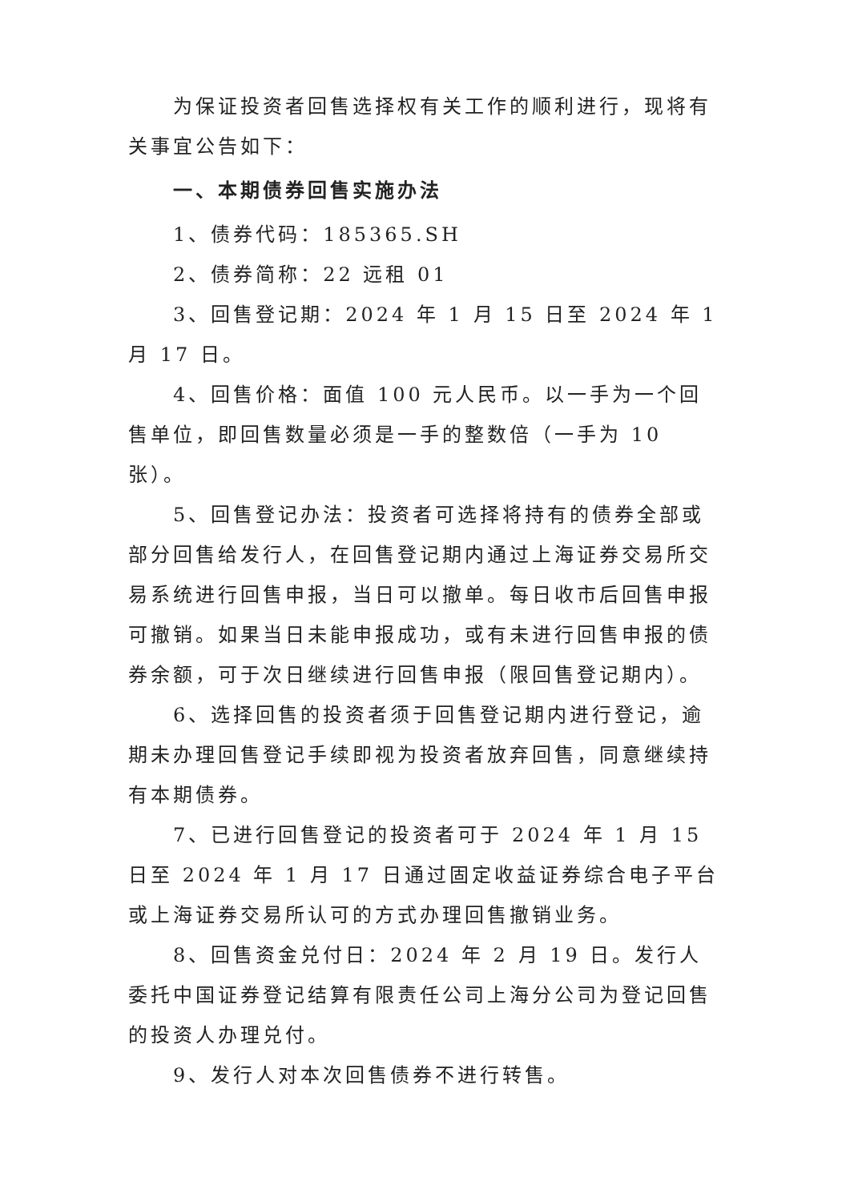为保证投资者回售选择权有关工作的顺利进行，现将有关事宜公告如下：
一、本期债券回售实施办法
1、债券代码：185365.SH
2、债券简称：22 远租 01
3、回售登记期：2024 年 1 月 15 日至 2024 年 1 月 17 日。
4、回售价格：面值 100 元人民币。以一手为一个回售单位，即回售数量必须是一手的整数倍（一手为 10 张）。
5、回售登记办法：投资者可选择将持有的债券全部或部分回售给发行人，在回售登记期内通过上海证券交易所交易系统进行回售申报，当日可以撤单。每日收市后回售申报可撤销。如果当日未能申报成功，或有未进行回售申报的债券余额，可于次日继续进行回售申报（限回售登记期内）。
6、选择回售的投资者须于回售登记期内进行登记，逾期未办理回售登记手续即视为投资者放弃回售，同意继续持有本期债券。
7、已进行回售登记的投资者可于 2024 年 1 月 15 日至 2024 年 1 月 17 日通过固定收益证券综合电子平台或上海证券交易所认可的方式办理回售撤销业务。
8、回售资金兑付日：2024 年 2 月 19 日。发行人委托中国证券登记结算有限责任公司上海分公司为登记回售的投资人办理兑付。
9、发行人对本次回售债券不进行转售。